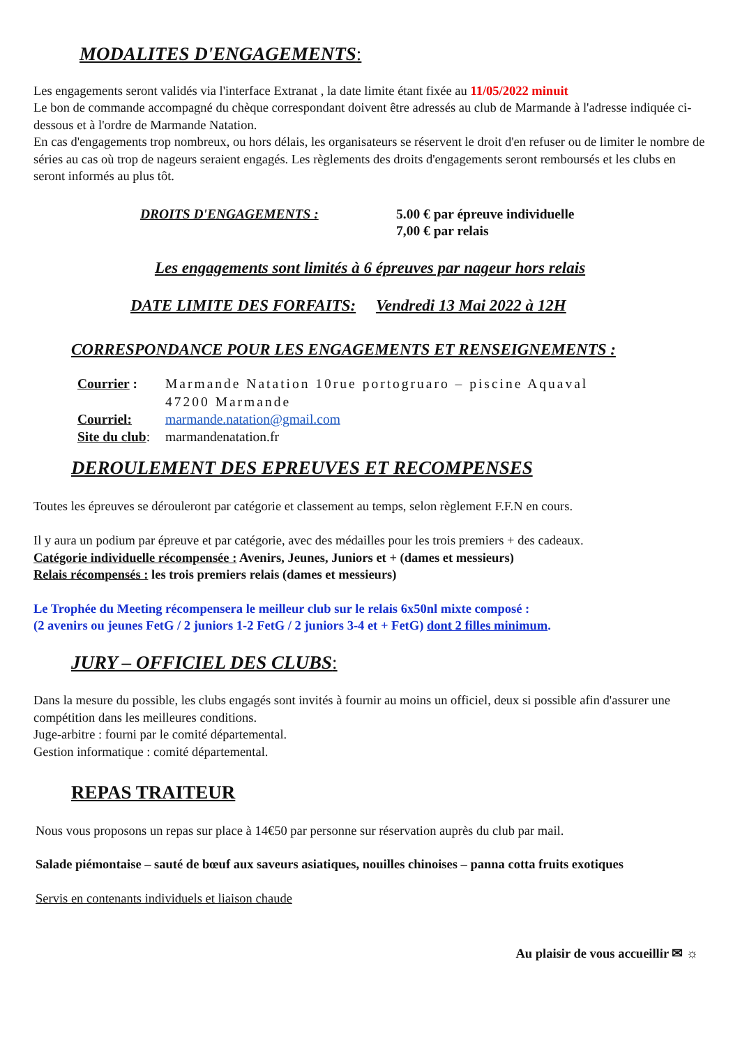MODALITES D'ENGAGEMENTS:
Les engagements seront validés via l'interface Extranat , la date limite étant fixée au 11/05/2022 minuit
Le bon de commande accompagné du chèque correspondant doivent être adressés au club de Marmande à l'adresse indiquée ci-dessous et à l'ordre de Marmande Natation.
En cas d'engagements trop nombreux, ou hors délais, les organisateurs se réservent le droit d'en refuser ou de limiter le nombre de séries au cas où trop de nageurs seraient engagés. Les règlements des droits d'engagements seront remboursés et les clubs en seront informés au plus tôt.
DROITS D'ENGAGEMENTS : 5.00 € par épreuve individuelle
7,00 € par relais
Les engagements sont limités à 6 épreuves par nageur hors relais
DATE LIMITE DES FORFAITS: Vendredi 13 Mai 2022 à 12H
CORRESPONDANCE POUR LES ENGAGEMENTS ET RENSEIGNEMENTS :
Courrier : Marmande Natation 10rue portogruaro – piscine Aquaval
47200 Marmande
Courriel: marmande.natation@gmail.com
Site du club:
marmandenatation.fr
DEROULEMENT DES EPREUVES ET RECOMPENSES
Toutes les épreuves se dérouleront par catégorie et classement au temps, selon règlement F.F.N en cours.
Il y aura un podium par épreuve et par catégorie, avec des médailles pour les trois premiers + des cadeaux.
Catégorie individuelle récompensée : Avenirs, Jeunes, Juniors et + (dames et messieurs)
Relais récompensés : les trois premiers relais (dames et messieurs)
Le Trophée du Meeting récompensera le meilleur club sur le relais 6x50nl mixte composé :
(2 avenirs ou jeunes FetG / 2 juniors 1-2 FetG / 2 juniors 3-4 et + FetG) dont 2 filles minimum.
JURY – OFFICIEL DES CLUBS:
Dans la mesure du possible, les clubs engagés sont invités à fournir au moins un officiel, deux si possible afin d'assurer une compétition dans les meilleures conditions.
Juge-arbitre : fourni par le comité départemental.
Gestion informatique : comité départemental.
REPAS TRAITEUR
Nous vous proposons un repas sur place à 14€50 par personne sur réservation auprès du club par mail.
Salade piémontaise – sauté de bœuf aux saveurs asiatiques, nouilles chinoises – panna cotta fruits exotiques
Servis en contenants individuels et liaison chaude
Au plaisir de vous accueillir ✉ ☼